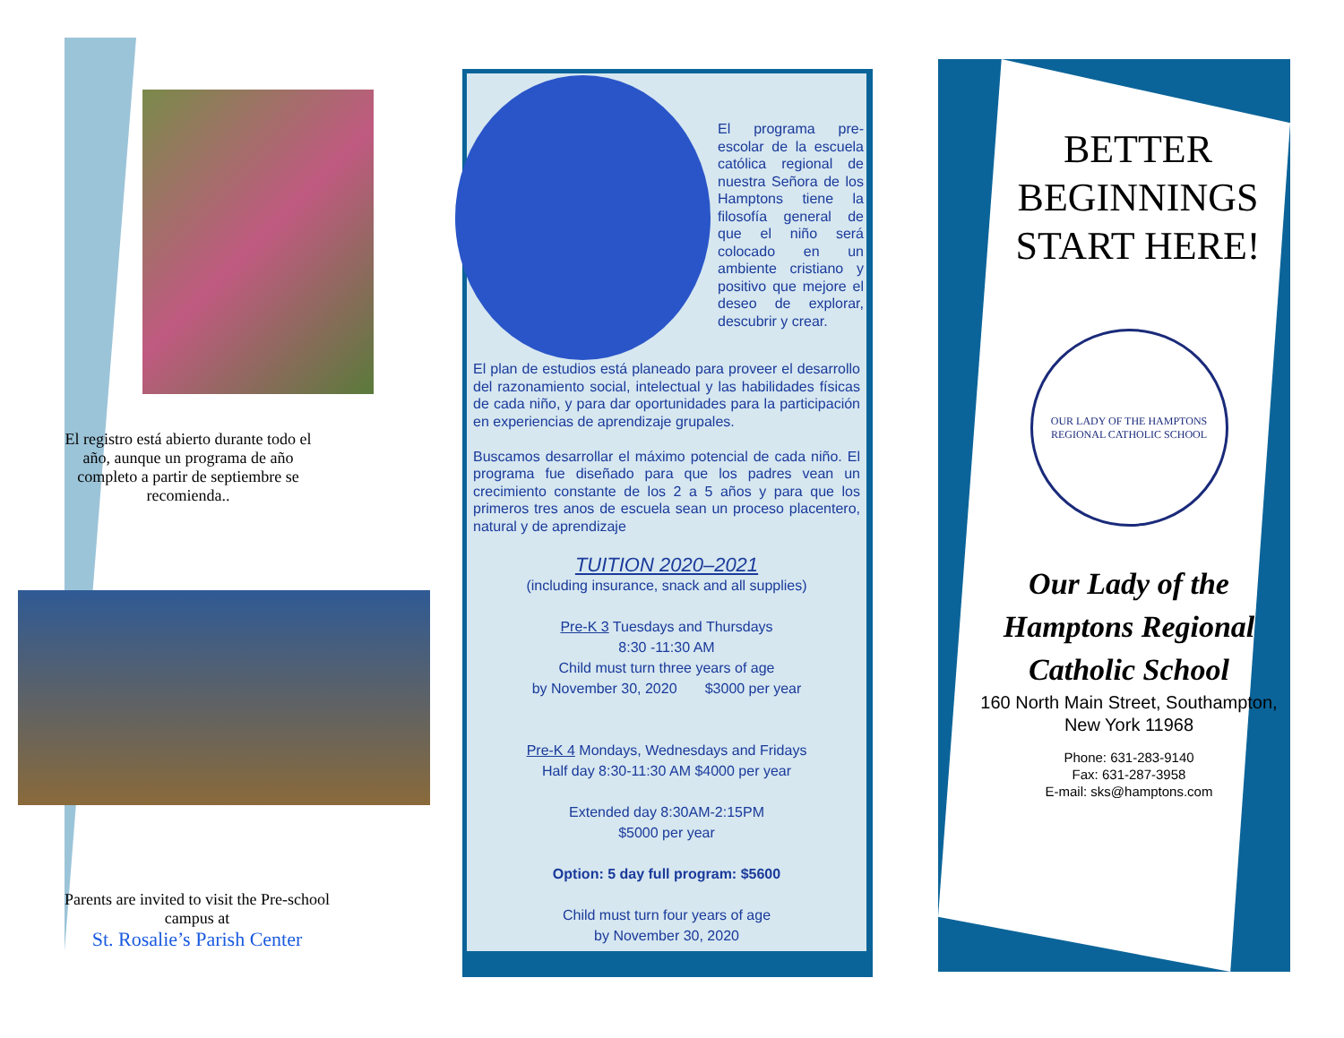El registro está abierto durante todo el año, aunque un programa de año completo a partir de septiembre se recomienda..
Parents are invited to visit the Pre-school campus at
St. Rosalie’s Parish Center
El programa pre-escolar de la escuela católica regional de nuestra Señora de los Hamptons tiene la filosofía general de que el niño será colocado en un ambiente cristiano y positivo que mejore el deseo de explorar, descubrir y crear.
El plan de estudios está planeado para proveer el desarrollo del razonamiento social, intelectual y las habilidades físicas de cada niño, y para dar oportunidades para la participación en experiencias de aprendizaje grupales.
Buscamos desarrollar el máximo potencial de cada niño. El programa fue diseñado para que los padres vean un crecimiento constante de los 2 a 5 años y para que los primeros tres anos de escuela sean un proceso placentero, natural y de aprendizaje
TUITION 2020–2021
(including insurance, snack and all supplies)
Pre-K 3 Tuesdays and Thursdays
8:30 -11:30 AM
Child must turn three years of age
by November 30, 2020 $3000 per year
Pre-K 4 Mondays, Wednesdays and Fridays
Half day 8:30-11:30 AM $4000 per year
Extended day 8:30AM-2:15PM
$5000 per year
Option: 5 day full program: $5600
Child must turn four years of age
by November 30, 2020
BETTER BEGINNINGS START HERE!
OUR LADY OF THE HAMPTONS
REGIONAL CATHOLIC SCHOOL
Our Lady of the Hamptons Regional Catholic School
160 North Main Street, Southampton, New York 11968
Phone: 631-283-9140
Fax: 631-287-3958
E-mail: sks@hamptons.com